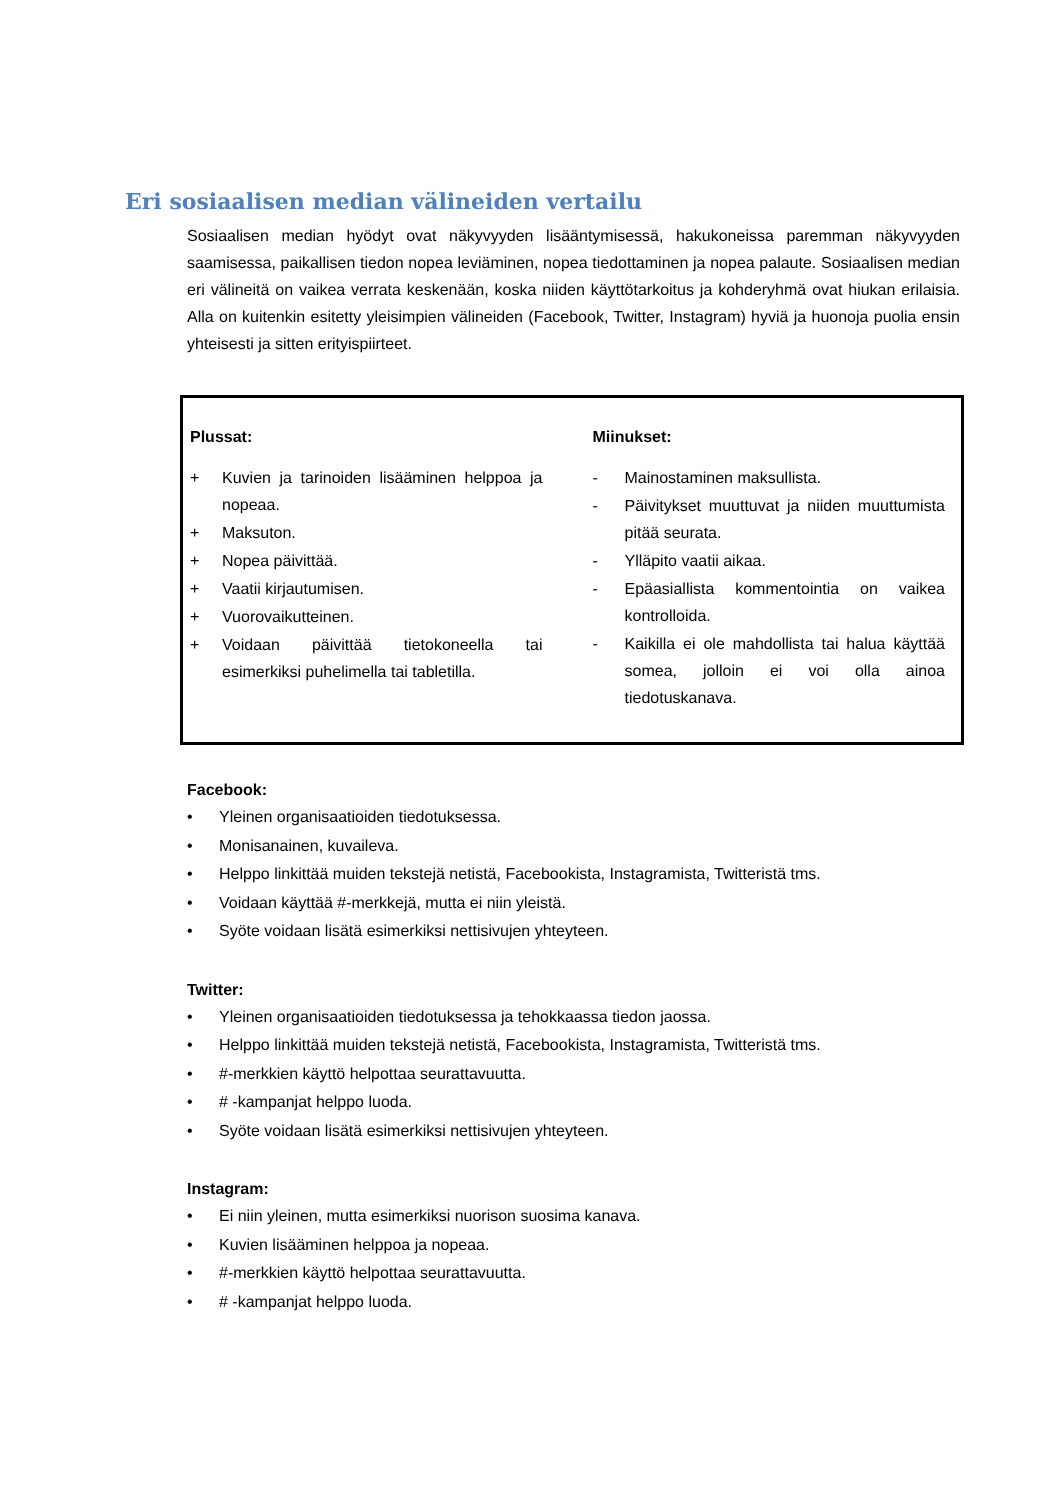Eri sosiaalisen median välineiden vertailu
Sosiaalisen median hyödyt ovat näkyvyyden lisääntymisessä, hakukoneissa paremman näkyvyyden saamisessa, paikallisen tiedon nopea leviäminen, nopea tiedottaminen ja nopea palaute. Sosiaalisen median eri välineitä on vaikea verrata keskenään, koska niiden käyttötarkoitus ja kohderyhmä ovat hiukan erilaisia. Alla on kuitenkin esitetty yleisimpien välineiden (Facebook, Twitter, Instagram) hyviä ja huonoja puolia ensin yhteisesti ja sitten erityispiirteet.
Plussat:
+ Kuvien ja tarinoiden lisääminen helppoa ja nopeaa.
+ Maksuton.
+ Nopea päivittää.
+ Vaatii kirjautumisen.
+ Vuorovaikutteinen.
+ Voidaan päivittää tietokoneella tai esimerkiksi puhelimella tai tabletilla.
Miinukset:
- Mainostaminen maksullista.
- Päivitykset muuttuvat ja niiden muuttumista pitää seurata.
- Ylläpito vaatii aikaa.
- Epäasiallista kommentointia on vaikea kontrolloida.
- Kaikilla ei ole mahdollista tai halua käyttää somea, jolloin ei voi olla ainoa tiedotuskanava.
Facebook:
• Yleinen organisaatioiden tiedotuksessa.
• Monisanainen, kuvaileva.
• Helppo linkittää muiden tekstejä netistä, Facebookista, Instagramista, Twitteristä tms.
• Voidaan käyttää #-merkkejä, mutta ei niin yleistä.
• Syöte voidaan lisätä esimerkiksi nettisivujen yhteyteen.
Twitter:
• Yleinen organisaatioiden tiedotuksessa ja tehokkaassa tiedon jaossa.
• Helppo linkittää muiden tekstejä netistä, Facebookista, Instagramista, Twitteristä tms.
• #-merkkien käyttö helpottaa seurattavuutta.
• # -kampanjat helppo luoda.
• Syöte voidaan lisätä esimerkiksi nettisivujen yhteyteen.
Instagram:
• Ei niin yleinen, mutta esimerkiksi nuorison suosima kanava.
• Kuvien lisääminen helppoa ja nopeaa.
• #-merkkien käyttö helpottaa seurattavuutta.
• # -kampanjat helppo luoda.